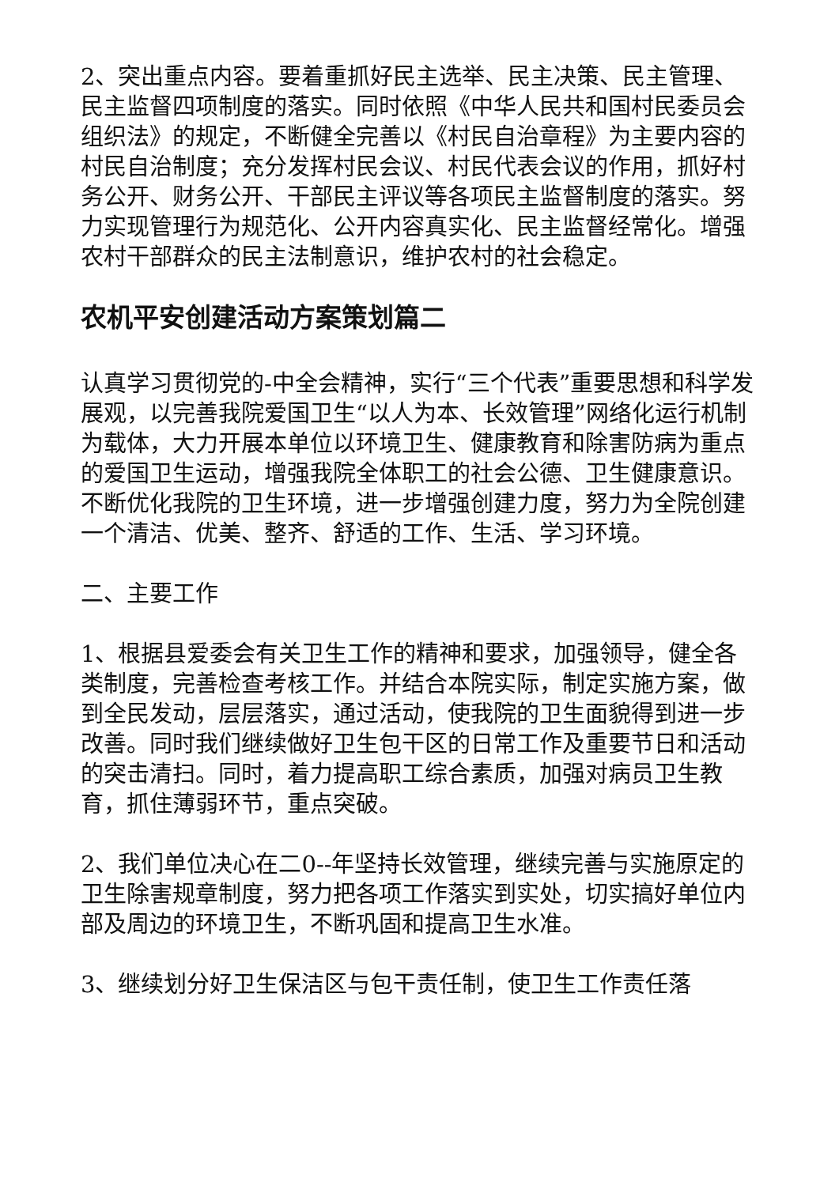2、突出重点内容。要着重抓好民主选举、民主决策、民主管理、民主监督四项制度的落实。同时依照《中华人民共和国村民委员会组织法》的规定，不断健全完善以《村民自治章程》为主要内容的村民自治制度；充分发挥村民会议、村民代表会议的作用，抓好村务公开、财务公开、干部民主评议等各项民主监督制度的落实。努力实现管理行为规范化、公开内容真实化、民主监督经常化。增强农村干部群众的民主法制意识，维护农村的社会稳定。
农机平安创建活动方案策划篇二
认真学习贯彻党的-中全会精神，实行“三个代表”重要思想和科学发展观，以完善我院爱国卫生“以人为本、长效管理”网络化运行机制为载体，大力开展本单位以环境卫生、健康教育和除害防病为重点的爱国卫生运动，增强我院全体职工的社会公德、卫生健康意识。不断优化我院的卫生环境，进一步增强创建力度，努力为全院创建一个清洁、优美、整齐、舒适的工作、生活、学习环境。
二、主要工作
1、根据县爱委会有关卫生工作的精神和要求，加强领导，健全各类制度，完善检查考核工作。并结合本院实际，制定实施方案，做到全民发动，层层落实，通过活动，使我院的卫生面貌得到进一步改善。同时我们继续做好卫生包干区的日常工作及重要节日和活动的突击清扫。同时，着力提高职工综合素质，加强对病员卫生教育，抓住薄弱环节，重点突破。
2、我们单位决心在二0--年坚持长效管理，继续完善与实施原定的卫生除害规章制度，努力把各项工作落实到实处，切实搞好单位内部及周边的环境卫生，不断巩固和提高卫生水准。
3、继续划分好卫生保洁区与包干责任制，使卫生工作责任落